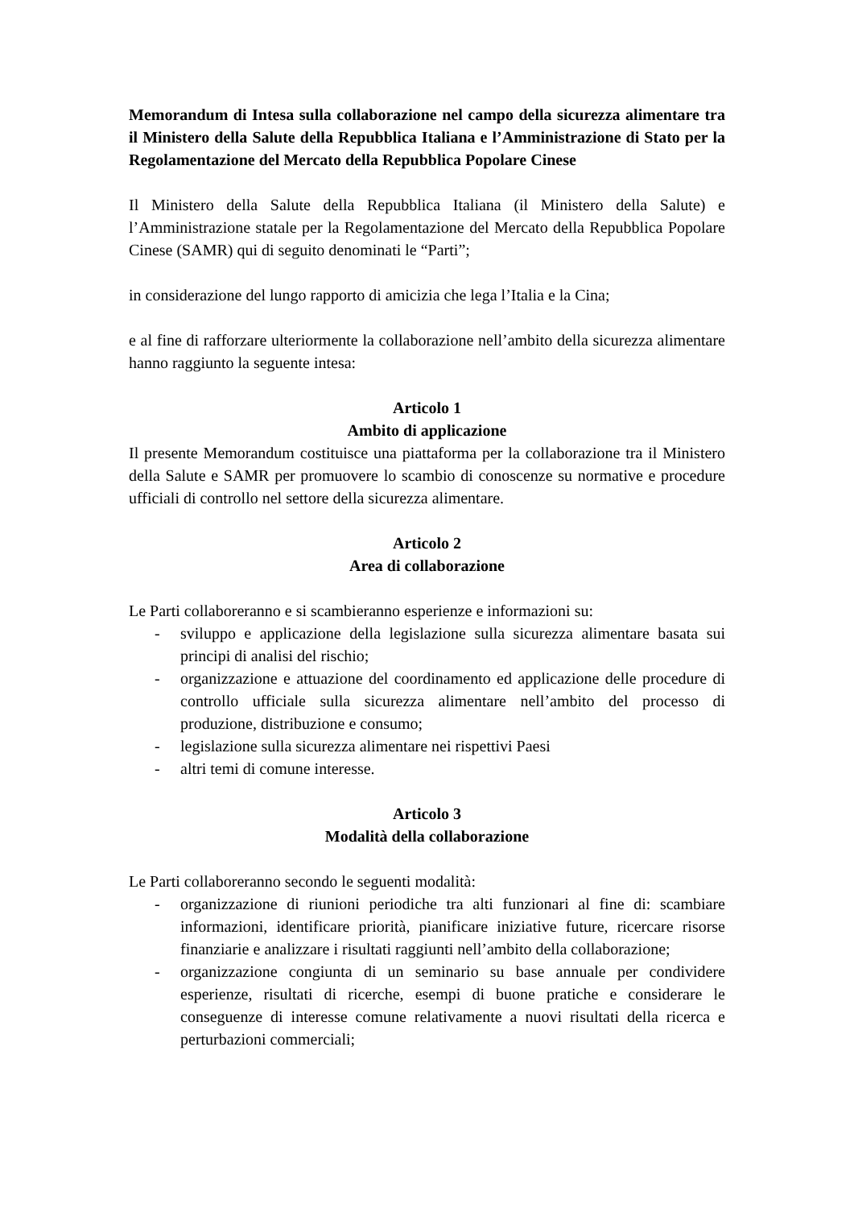Memorandum di Intesa sulla collaborazione nel campo della sicurezza alimentare tra il Ministero della Salute della Repubblica Italiana e l’Amministrazione di Stato per la Regolamentazione del Mercato della Repubblica Popolare Cinese
Il Ministero della Salute della Repubblica Italiana (il Ministero della Salute) e l’Amministrazione statale per la Regolamentazione del Mercato della Repubblica Popolare Cinese (SAMR) qui di seguito denominati le “Parti”;
in considerazione del lungo rapporto di amicizia che lega l’Italia e la Cina;
e al fine di rafforzare ulteriormente la collaborazione nell’ambito della sicurezza alimentare hanno raggiunto la seguente intesa:
Articolo 1
Ambito di applicazione
Il presente Memorandum costituisce una piattaforma per la collaborazione tra il Ministero della Salute e SAMR per promuovere lo scambio di conoscenze su normative e procedure ufficiali di controllo nel settore della sicurezza alimentare.
Articolo 2
Area di collaborazione
Le Parti collaboreranno e si scambieranno esperienze e informazioni su:
- sviluppo e applicazione della legislazione sulla sicurezza alimentare basata sui principi di analisi del rischio;
- organizzazione e attuazione del coordinamento ed applicazione delle procedure di controllo ufficiale sulla sicurezza alimentare nell’ambito del processo di produzione, distribuzione e consumo;
- legislazione sulla sicurezza alimentare nei rispettivi Paesi
- altri temi di comune interesse.
Articolo 3
Modalità della collaborazione
Le Parti collaboreranno secondo le seguenti modalità:
- organizzazione di riunioni periodiche tra alti funzionari al fine di: scambiare informazioni, identificare priorità, pianificare iniziative future, ricercare risorse finanziarie e analizzare i risultati raggiunti nell’ambito della collaborazione;
- organizzazione congiunta di un seminario su base annuale per condividere esperienze, risultati di ricerche, esempi di buone pratiche e considerare le conseguenze di interesse comune relativamente a nuovi risultati della ricerca e perturbazioni commerciali;